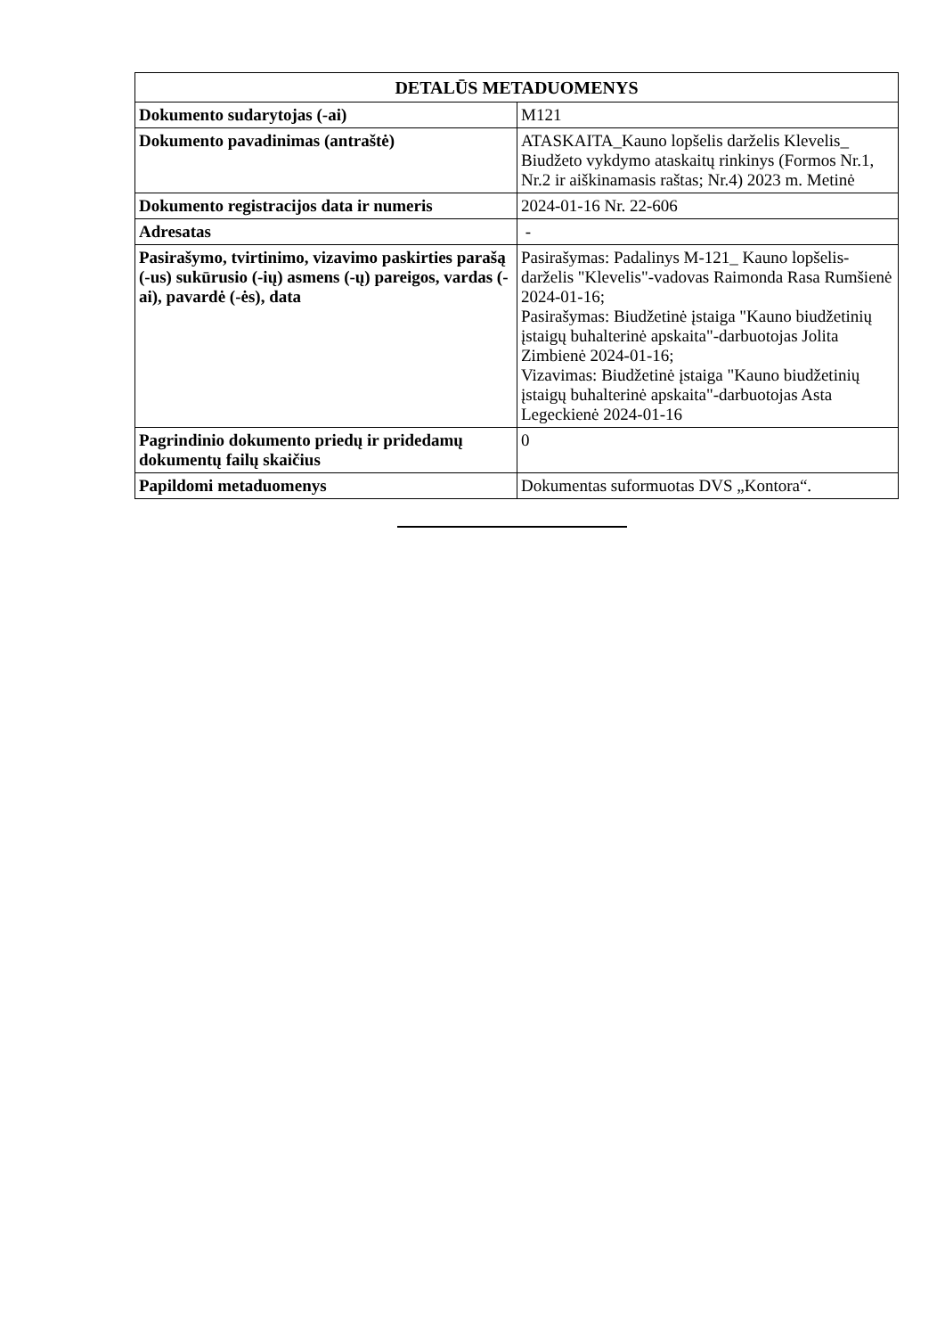| DETALŪS METADUOMENYS | |
| --- | --- |
| Dokumento sudarytojas (-ai) | M121 |
| Dokumento pavadinimas (antraštė) | ATASKAITA_Kauno lopšelis darželis Klevelis_ Biudžeto vykdymo ataskaitų rinkinys (Formos Nr.1, Nr.2 ir aiškinamasis raštas; Nr.4) 2023 m. Metinė |
| Dokumento registracijos data ir numeris | 2024-01-16 Nr. 22-606 |
| Adresatas | - |
| Pasirašymo, tvirtinimo, vizavimo paskirties parašą (-us) sukūrusio (-ių) asmens (-ų) pareigos, vardas (-ai), pavardė (-ės), data | Pasirašymas: Padalinys M-121_ Kauno lopšelis-darželis "Klevelis"-vadovas Raimonda Rasa Rumšienė 2024-01-16; Pasirašymas: Biudžetinė įstaiga "Kauno biudžetinių įstaigų buhalterinė apskaita"-darbuotojas Jolita Zimbienė 2024-01-16; Vizavimas: Biudžetinė įstaiga "Kauno biudžetinių įstaigų buhalterinė apskaita"-darbuotojas Asta Legeckienė 2024-01-16 |
| Pagrindinio dokumento priedų ir pridedamų dokumentų failų skaičius | 0 |
| Papildomi metaduomenys | Dokumentas suformuotas DVS „Kontora“. |